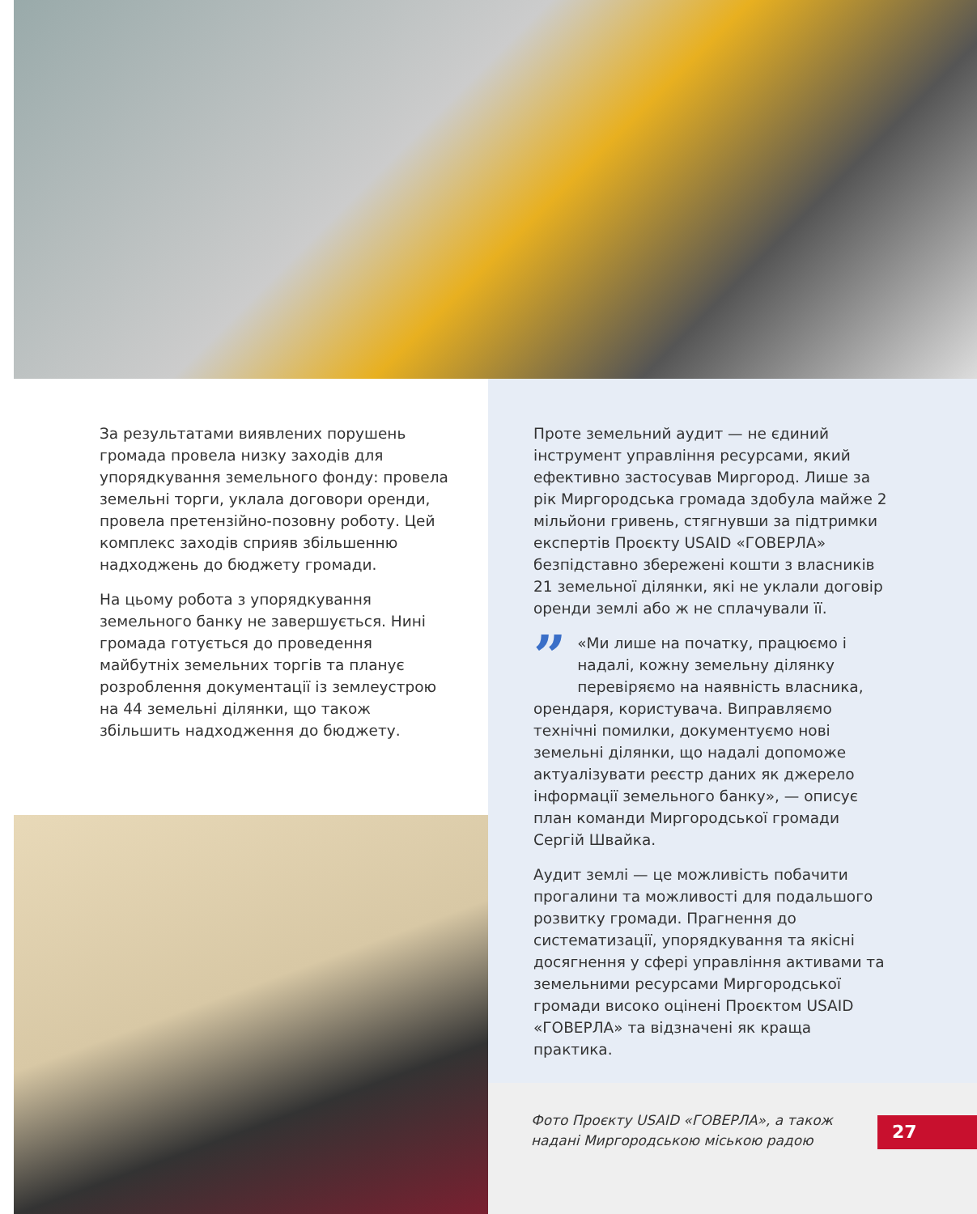За результатами виявлених порушень громада провела низку заходів для упорядкування земельного фонду: провела земельні торги, уклала договори оренди, провела претензійно-позовну роботу. Цей комплекс заходів сприяв збільшенню надходжень до бюджету громади.
На цьому робота з упорядкування земельного банку не завершується. Нині громада готується до проведення майбутніх земельних торгів та планує розроблення документації із землеустрою на 44 земельні ділянки, що також збільшить надходження до бюджету.
Проте земельний аудит — не єдиний інструмент управління ресурсами, який ефективно застосував Миргород. Лише за рік Миргородська громада здобула майже 2 мільйони гривень, стягнувши за підтримки експертів Проєкту USAID «ГОВЕРЛА» безпідставно збережені кошти з власників 21 земельної ділянки, які не уклали договір оренди землі або ж не сплачували її.
” «Ми лише на початку, працюємо і надалі, кожну земельну ділянку перевіряємо на наявність власника, орендаря, користувача. Виправляємо технічні помилки, документуємо нові земельні ділянки, що надалі допоможе актуалізувати реєстр даних як джерело інформації земельного банку», — описує план команди Миргородської громади Сергій Швайка.
Аудит землі — це можливість побачити прогалини та можливості для подальшого розвитку громади. Прагнення до систематизації, упорядкування та якісні досягнення у сфері управління активами та земельними ресурсами Миргородської громади високо оцінені Проєктом USAID «ГОВЕРЛА» та відзначені як краща практика.
Фото Проєкту USAID «ГОВЕРЛА», а також надані Миргородською міською радою
27